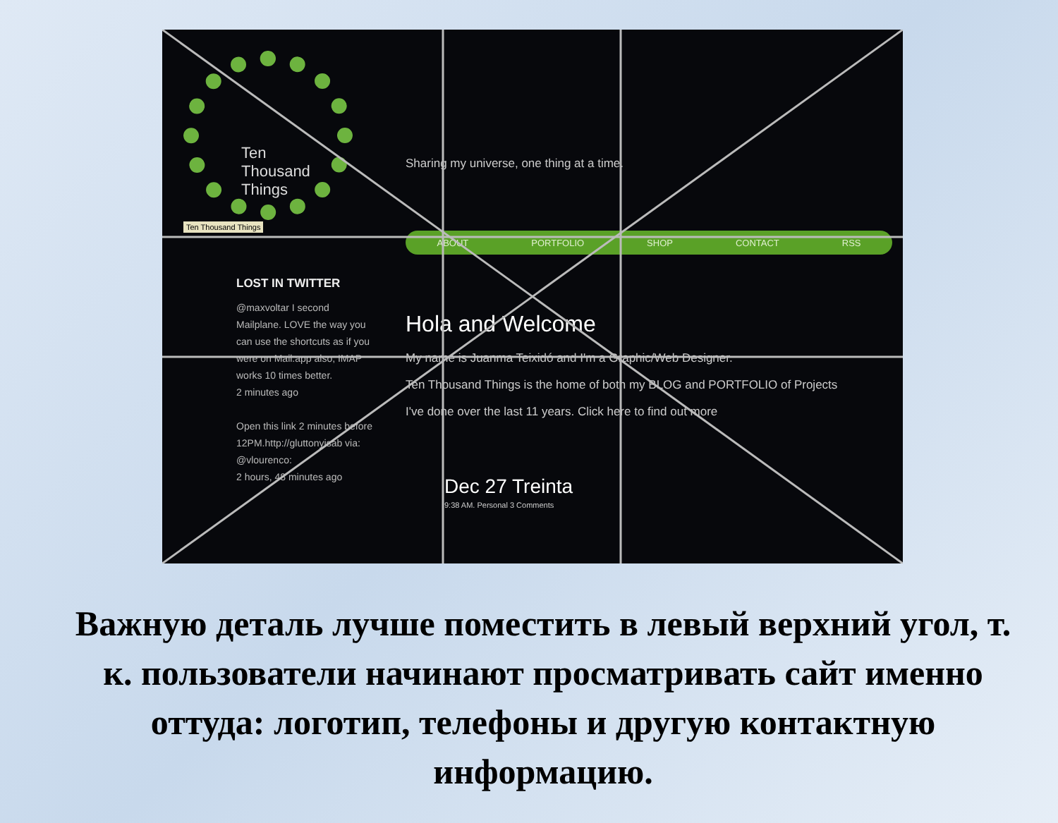Ten
Thousand
Things
Ten Thousand Things
LOST IN TWITTER
@maxvoltar I second Mailplane. LOVE the way you can use the shortcuts as if you were on Mail.app also, IMAP works 10 times better.
2 minutes ago
Open this link 2 minutes before 12PM.http://gluttonyisab via: @vlourenco:
2 hours, 48 minutes ago
Sharing my universe, one thing at a time.
ABOUT PORTFOLIO SHOP CONTACT RSS
Hola and Welcome
My name is Juanma Teixidó and I'm a Graphic/Web Designer.
Ten Thousand Things is the home of both my BLOG and PORTFOLIO of Projects
I've done over the last 11 years. Click here to find out more
Dec 27 Treinta
9:38 AM. Personal 3 Comments
Важную деталь лучше поместить в левый верхний угол, т. к. пользователи начинают просматривать сайт именно оттуда: логотип, телефоны и другую контактную информацию.